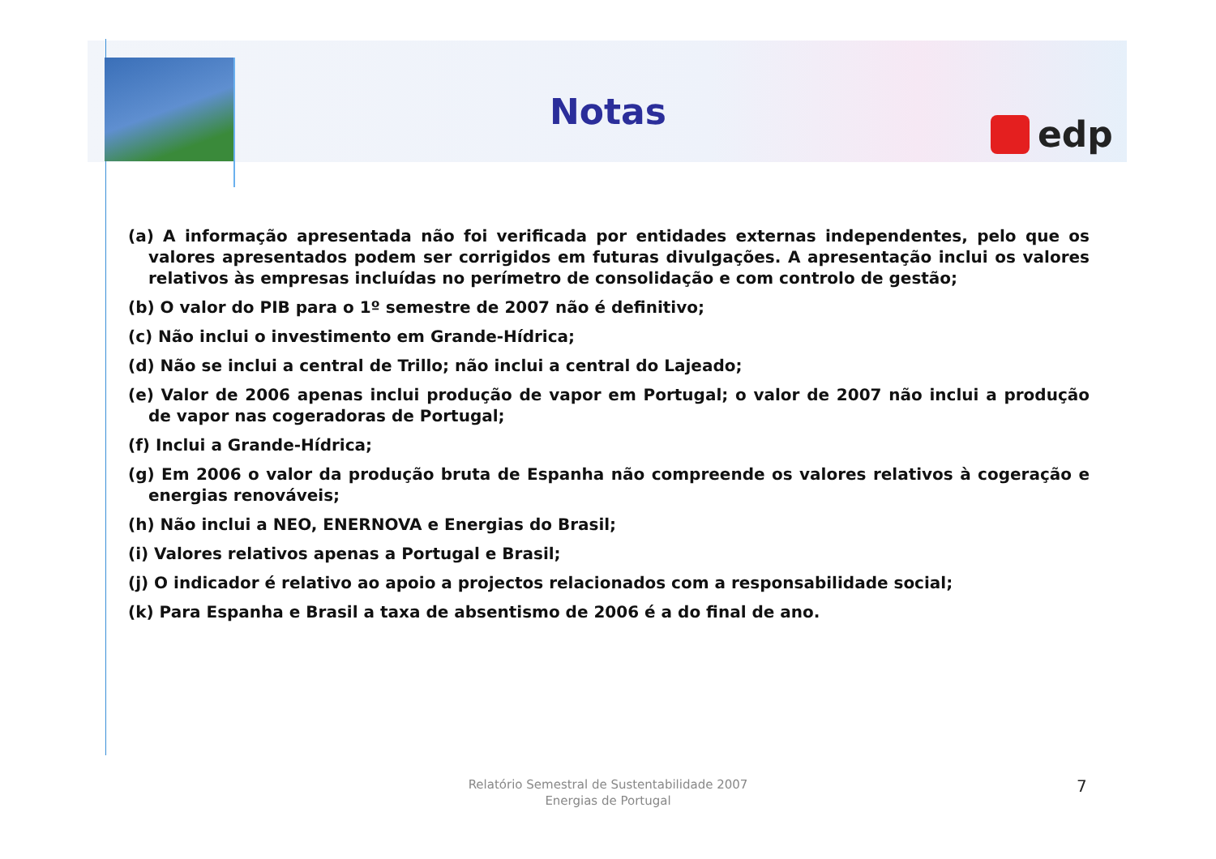Notas edp
(a) A informação apresentada não foi verificada por entidades externas independentes, pelo que os valores apresentados podem ser corrigidos em futuras divulgações. A apresentação inclui os valores relativos às empresas incluídas no perímetro de consolidação e com controlo de gestão;
(b) O valor do PIB para o 1º semestre de 2007 não é definitivo;
(c) Não inclui o investimento em Grande-Hídrica;
(d) Não se inclui a central de Trillo; não inclui a central do Lajeado;
(e) Valor de 2006 apenas inclui produção de vapor em Portugal; o valor de 2007 não inclui a produção de vapor nas cogeradoras de Portugal;
(f) Inclui a Grande-Hídrica;
(g) Em 2006 o valor da produção bruta de Espanha não compreende os valores relativos à cogeração e energias renováveis;
(h) Não inclui a NEO, ENERNOVA e Energias do Brasil;
(i) Valores relativos apenas a Portugal e Brasil;
(j) O indicador é relativo ao apoio a projectos relacionados com a responsabilidade social;
(k) Para Espanha e Brasil a taxa de absentismo de 2006 é a do final de ano.
Relatório Semestral de Sustentabilidade 2007
Energias de Portugal
7